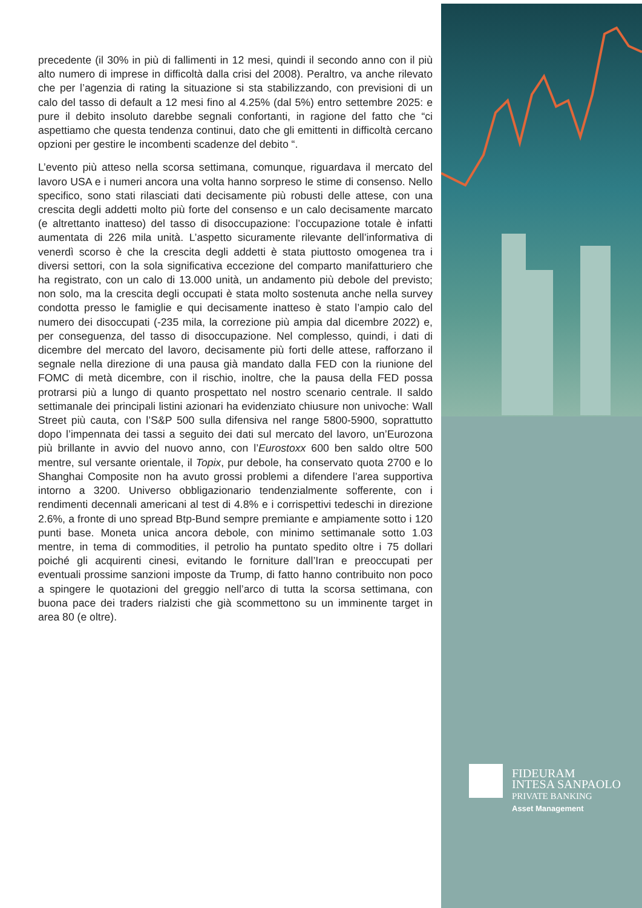precedente (il 30% in più di fallimenti in 12 mesi, quindi il secondo anno con il più alto numero di imprese in difficoltà dalla crisi del 2008). Peraltro, va anche rilevato che per l’agenzia di rating la situazione si sta stabilizzando, con previsioni di un calo del tasso di default a 12 mesi fino al 4.25% (dal 5%) entro settembre 2025: e pure il debito insoluto darebbe segnali confortanti, in ragione del fatto che “ci aspettiamo che questa tendenza continui, dato che gli emittenti in difficoltà cercano opzioni per gestire le incombenti scadenze del debito “.
L’evento più atteso nella scorsa settimana, comunque, riguardava il mercato del lavoro USA e i numeri ancora una volta hanno sorpreso le stime di consenso. Nello specifico, sono stati rilasciati dati decisamente più robusti delle attese, con una crescita degli addetti molto più forte del consenso e un calo decisamente marcato (e altrettanto inatteso) del tasso di disoccupazione: l’occupazione totale è infatti aumentata di 226 mila unità. L’aspetto sicuramente rilevante dell’informativa di venerdì scorso è che la crescita degli addetti è stata piuttosto omogenea tra i diversi settori, con la sola significativa eccezione del comparto manifatturiero che ha registrato, con un calo di 13.000 unità, un andamento più debole del previsto; non solo, ma la crescita degli occupati è stata molto sostenuta anche nella survey condotta presso le famiglie e qui decisamente inatteso è stato l’ampio calo del numero dei disoccupati (-235 mila, la correzione più ampia dal dicembre 2022) e, per conseguenza, del tasso di disoccupazione. Nel complesso, quindi, i dati di dicembre del mercato del lavoro, decisamente più forti delle attese, rafforzano il segnale nella direzione di una pausa già mandato dalla FED con la riunione del FOMC di metà dicembre, con il rischio, inoltre, che la pausa della FED possa protrarsi più a lungo di quanto prospettato nel nostro scenario centrale. Il saldo settimanale dei principali listini azionari ha evidenziato chiusure non univoche: Wall Street più cauta, con l’S&P 500 sulla difensiva nel range 5800-5900, soprattutto dopo l’impennata dei tassi a seguito dei dati sul mercato del lavoro, un’Eurozona più brillante in avvio del nuovo anno, con l’Eurostoxx 600 ben saldo oltre 500 mentre, sul versante orientale, il Topix, pur debole, ha conservato quota 2700 e lo Shanghai Composite non ha avuto grossi problemi a difendere l’area supportiva intorno a 3200. Universo obbligazionario tendenzialmente sofferente, con i rendimenti decennali americani al test di 4.8% e i corrispettivi tedeschi in direzione 2.6%, a fronte di uno spread Btp-Bund sempre premiante e ampiamente sotto i 120 punti base. Moneta unica ancora debole, con minimo settimanale sotto 1.03 mentre, in tema di commodities, il petrolio ha puntato spedito oltre i 75 dollari poiché gli acquirenti cinesi, evitando le forniture dall’Iran e preoccupati per eventuali prossime sanzioni imposte da Trump, di fatto hanno contribuito non poco a spingere le quotazioni del greggio nell’arco di tutta la scorsa settimana, con buona pace dei traders rialzisti che già scommettono su un imminente target in area 80 (e oltre).
FIDEURAM
INTESA SANPAOLO
PRIVATE BANKING
Asset Management